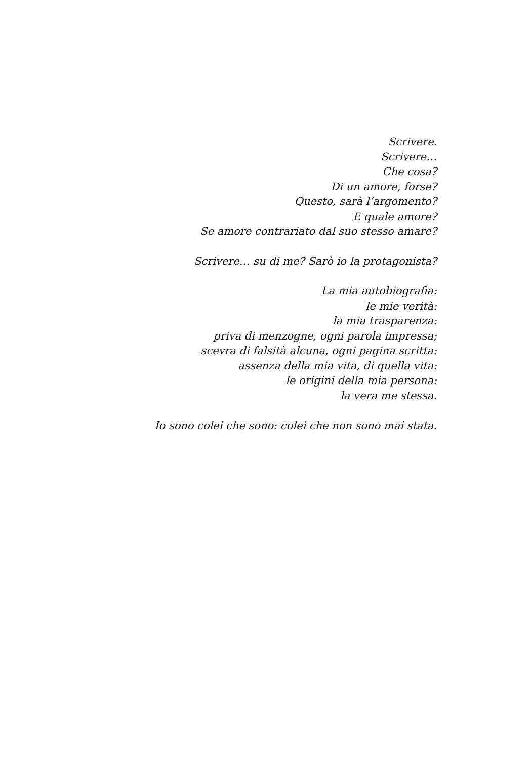Scrivere.
Scrivere…
Che cosa?
Di un amore, forse?
Questo, sarà l’argomento?
E quale amore?
Se amore contrariato dal suo stesso amare?
Scrivere… su di me? Sarò io la protagonista?
La mia autobiografia:
le mie verità:
la mia trasparenza:
priva di menzogne, ogni parola impressa;
scevra di falsità alcuna, ogni pagina scritta:
assenza della mia vita, di quella vita:
le origini della mia persona:
la vera me stessa.
Io sono colei che sono: colei che non sono mai stata.